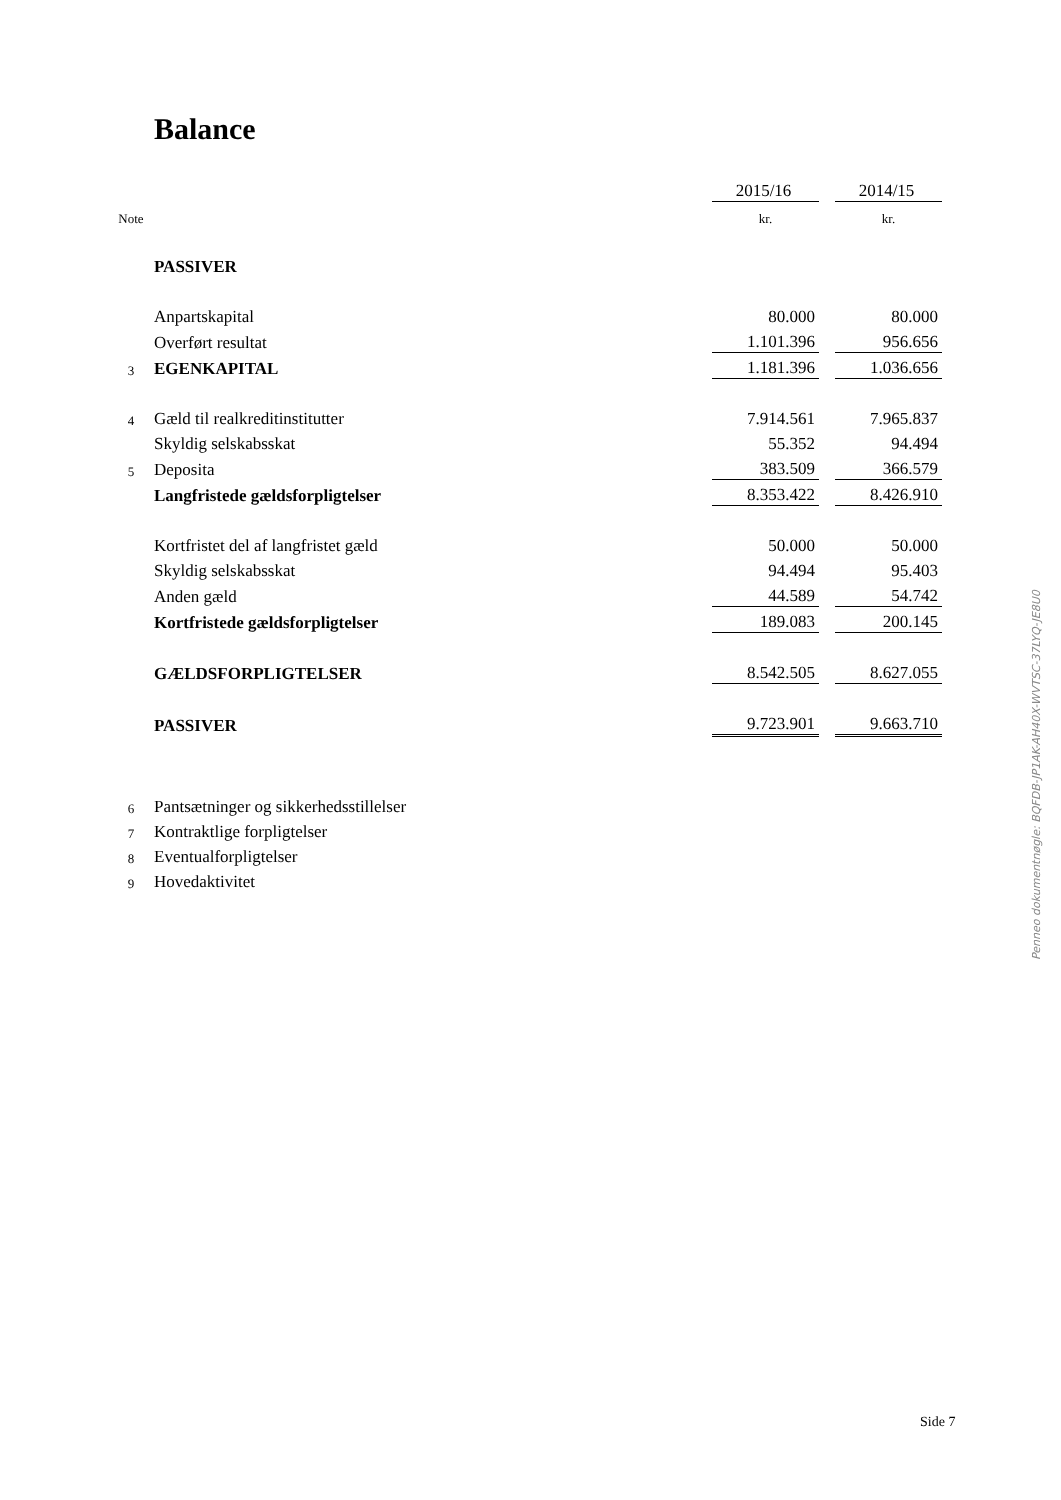Balance
| | | 2015/16 | | 2014/15 |
| Note | | kr. | | kr. |
| | PASSIVER | | | |
| | Anpartskapital | 80.000 | | 80.000 |
| | Overført resultat | 1.101.396 | | 956.656 |
| 3 | EGENKAPITAL | 1.181.396 | | 1.036.656 |
| 4 | Gæld til realkreditinstitutter | 7.914.561 | | 7.965.837 |
| | Skyldig selskabsskat | 55.352 | | 94.494 |
| 5 | Deposita | 383.509 | | 366.579 |
| | Langfristede gældsforpligtelser | 8.353.422 | | 8.426.910 |
| | Kortfristet del af langfristet gæld | 50.000 | | 50.000 |
| | Skyldig selskabsskat | 94.494 | | 95.403 |
| | Anden gæld | 44.589 | | 54.742 |
| | Kortfristede gældsforpligtelser | 189.083 | | 200.145 |
| | GÆLDSFORPLIGTELSER | 8.542.505 | | 8.627.055 |
| | PASSIVER | 9.723.901 | | 9.663.710 |
| 6 | Pantsætninger og sikkerhedsstillelser | | | |
| 7 | Kontraktlige forpligtelser | | | |
| 8 | Eventualforpligtelser | | | |
| 9 | Hovedaktivitet | | | |
Penneo dokumentnøgle: BQFDB-JP1AK-AH40X-WVTSC-37LYQ-JE8U0
Side 7